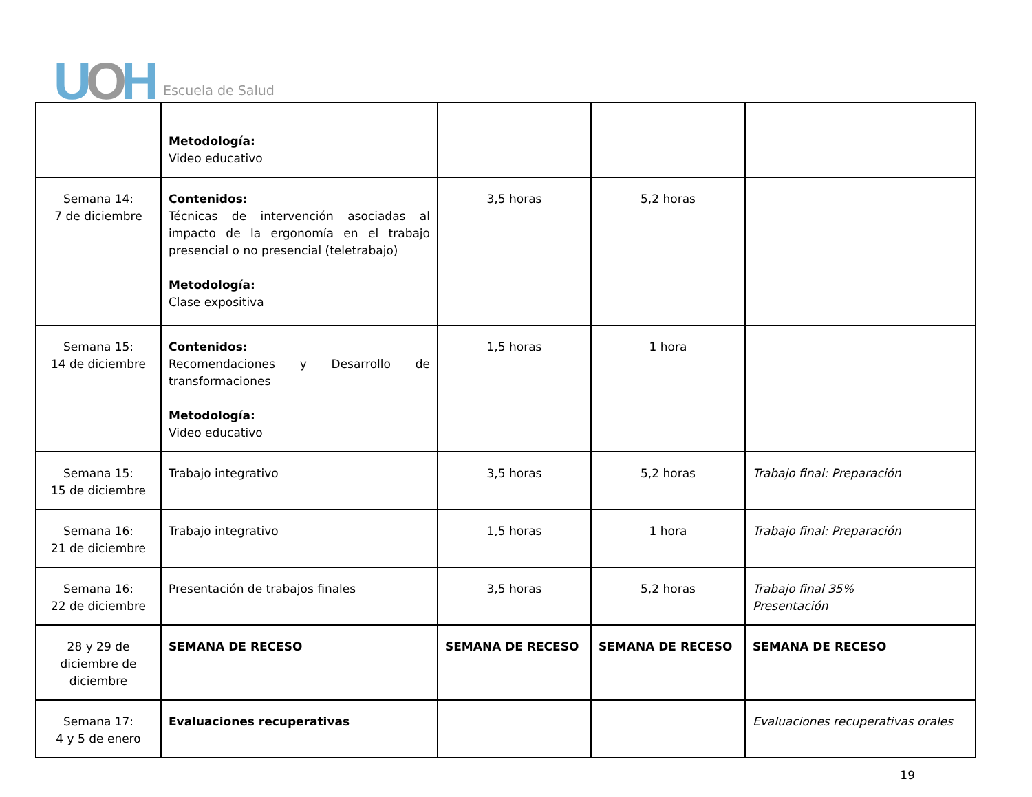UOH
Escuela de Salud
| | Metodología: Video educativo | | | |
| Semana 14: 7 de diciembre | Contenidos: Técnicas de intervención asociadas al impacto de la ergonomía en el trabajo presencial o no presencial (teletrabajo) Metodología: Clase expositiva | 3,5 horas | 5,2 horas | |
| Semana 15: 14 de diciembre | Contenidos: Recomendaciones y Desarrollo de transformaciones Metodología: Video educativo | 1,5 horas | 1 hora | |
| Semana 15: 15 de diciembre | Trabajo integrativo | 3,5 horas | 5,2 horas | Trabajo final: Preparación |
| Semana 16: 21 de diciembre | Trabajo integrativo | 1,5 horas | 1 hora | Trabajo final: Preparación |
| Semana 16: 22 de diciembre | Presentación de trabajos finales | 3,5 horas | 5,2 horas | Trabajo final 35% Presentación |
| 28 y 29 de diciembre de diciembre | SEMANA DE RECESO | SEMANA DE RECESO | SEMANA DE RECESO | SEMANA DE RECESO |
| Semana 17: 4 y 5 de enero | Evaluaciones recuperativas | | | Evaluaciones recuperativas orales |
19